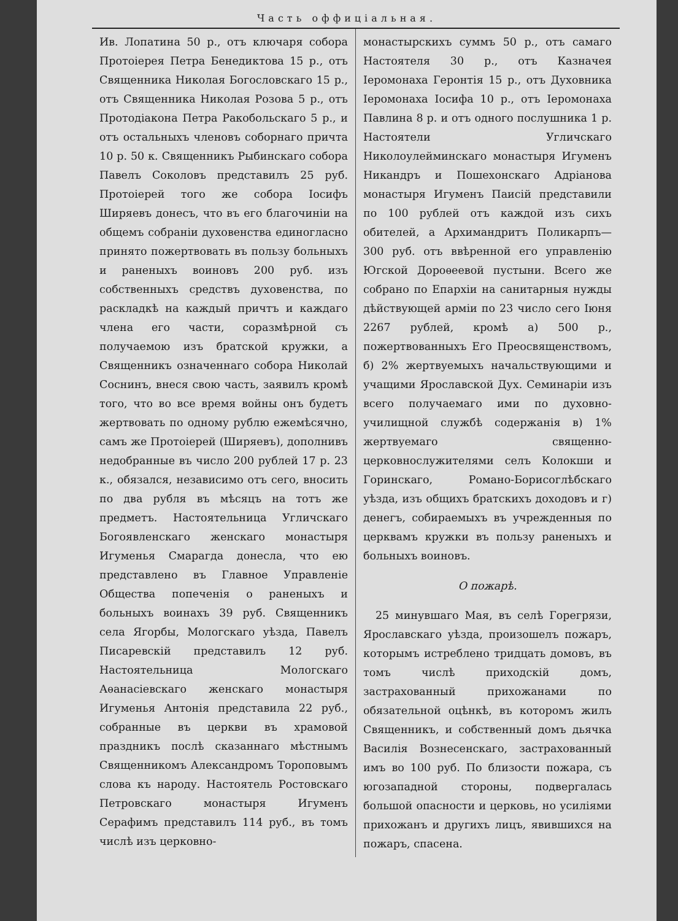Часть оффиціальная.
Ив. Лопатина 50 р., отъ ключаря собора Протоіерея Петра Бенедиктова 15 р., отъ Священника Николая Богословскаго 15 р., отъ Священника Николая Розова 5 р., отъ Протодіакона Петра Ракобольскаго 5 р., и отъ остальныхъ членовъ соборнаго причта 10 р. 50 к. Священникъ Рыбинскаго собора Павелъ Соколовъ представилъ 25 руб. Протоіерей того же собора Іосифъ Ширяевъ донесъ, что въ его благочиніи на общемъ собраніи духовенства единогласно принято пожертвовать въ пользу больныхъ и раненыхъ воиновъ 200 руб. изъ собственныхъ средствъ духовенства, по раскладкѣ на каждый причтъ и каждаго члена его части, соразмѣрной съ получаемою изъ братской кружки, а Священникъ означеннаго собора Николай Соснинъ, внеся свою часть, заявилъ кромѣ того, что во все время войны онъ будетъ жертвовать по одному рублю ежемѣсячно, самъ же Протоіерей (Ширяевъ), дополнивъ недобранные въ число 200 рублей 17 р. 23 к., обязался, независимо отъ сего, вносить по два рубля въ мѣсяцъ на тотъ же предметъ. Настоятельница Угличскаго Богоявленскаго женскаго монастыря Игуменья Смарагда донесла, что ею представлено въ Главное Управленіе Общества попеченія о раненыхъ и больныхъ воинахъ 39 руб. Священникъ села Ягорбы, Мологскаго уѣзда, Павелъ Писаревскій представилъ 12 руб. Настоятельница Мологскаго Аѳанасіевскаго женскаго монастыря Игуменья Антонія представила 22 руб., собранные въ церкви въ храмовой праздникъ послѣ сказаннаго мѣстнымъ Священникомъ Александромъ Тороповымъ слова къ народу. Настоятель Ростовскаго Петровскаго монастыря Игуменъ Серафимъ представилъ 114 руб., въ томъ числѣ изъ церковно-
монастырскихъ суммъ 50 р., отъ самаго Настоятеля 30 р., отъ Казначея Іеромонаха Геронтія 15 р., отъ Духовника Іеромонаха Іосифа 10 р., отъ Іеромонаха Павлина 8 р. и отъ одного послушника 1 р. Настоятели Угличскаго Николоулейминскаго монастыря Игуменъ Никандръ и Пошехонскаго Адріанова монастыря Игуменъ Паисій представили по 100 рублей отъ каждой изъ сихъ обителей, а Архимандритъ Поликарпъ—300 руб. отъ ввѣренной его управленію Югской Дороѳеевой пустыни. Всего же собрано по Епархіи на санитарныя нужды дѣйствующей арміи по 23 число сего Іюня 2267 рублей, кромѣ а) 500 р., пожертвованныхъ Его Преосвященствомъ, б) 2% жертвуемыхъ начальствующими и учащими Ярославской Дух. Семинаріи изъ всего получаемаго ими по духовно-училищной службѣ содержанія в) 1% жертвуемаго священно-церковнослужителями селъ Колокши и Горинскаго, Романо-Борисоглѣбскаго уѣзда, изъ общихъ братскихъ доходовъ и г) денегъ, собираемыхъ въ учрежденныя по церквамъ кружки въ пользу раненыхъ и больныхъ воиновъ.
О пожарѣ.
25 минувшаго Мая, въ селѣ Горегрязи, Ярославскаго уѣзда, произошелъ пожаръ, которымъ истреблено тридцать домовъ, въ томъ числѣ приходскій домъ, застрахованный прихожанами по обязательной оцѣнкѣ, въ которомъ жилъ Священникъ, и собственный домъ дьячка Василія Вознесенскаго, застрахованный имъ во 100 руб. По близости пожара, съ югозападной стороны, подвергалась большой опасности и церковь, но усиліями прихожанъ и другихъ лицъ, явившихся на пожаръ, спасена.